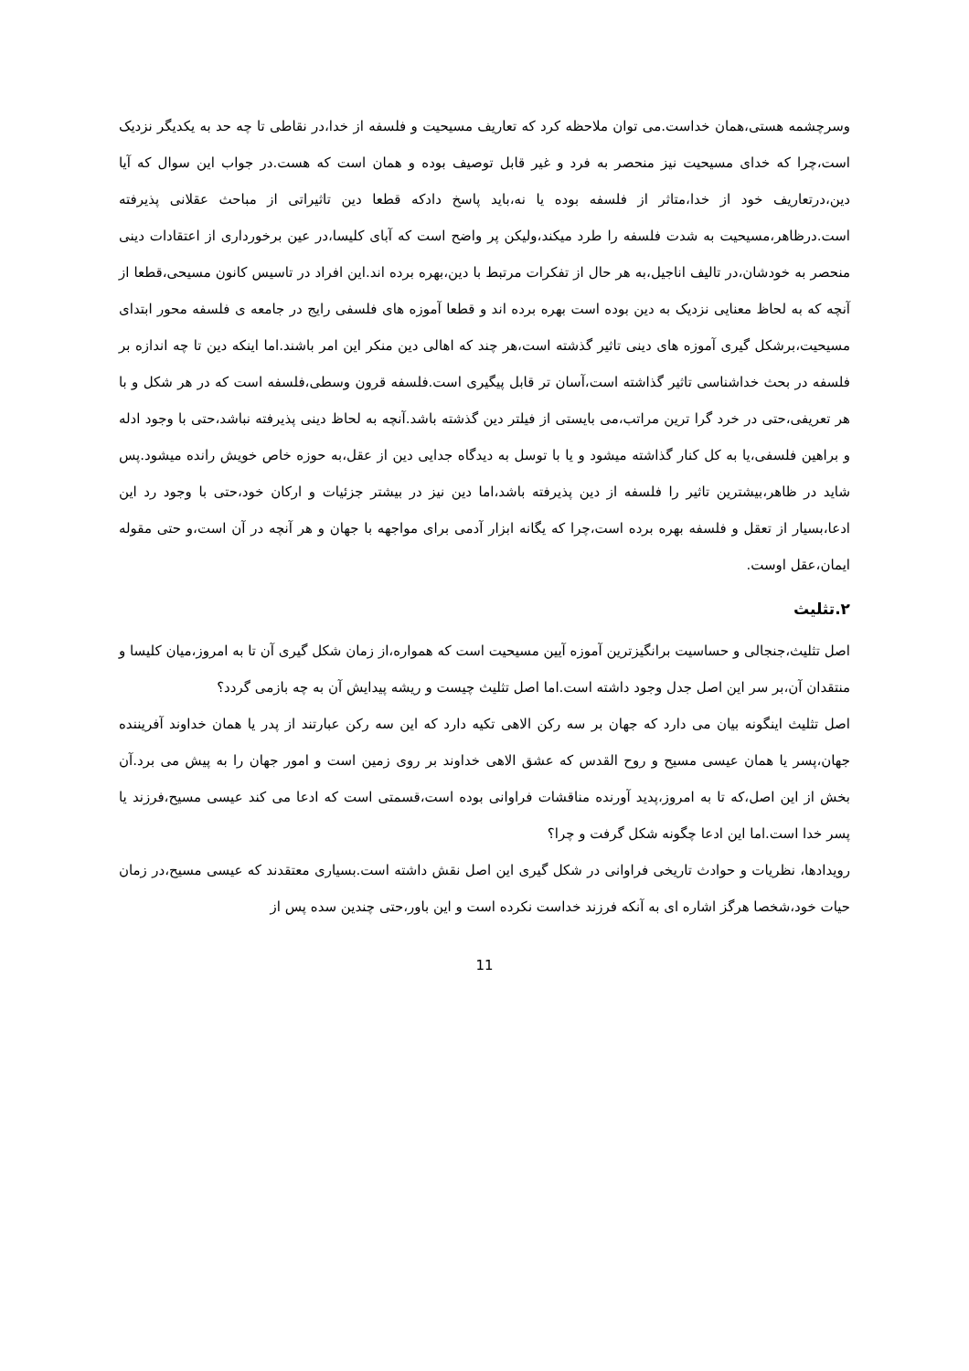وسرچشمه هستی،همان خداست.می توان ملاحظه کرد که تعاریف مسیحیت و فلسفه از خدا،در نقاطی تا چه حد به یکدیگر نزدیک است،چرا که خدای مسیحیت نیز منحصر به فرد و غیر قابل توصیف بوده و همان است که هست.در جواب این سوال که آیا دین،درتعاریف خود از خدا،متاثر از فلسفه بوده یا نه،باید پاسخ دادکه قطعا دین تاثیراتی از مباحث عقلانی پذیرفته است.درظاهر،مسیحیت به شدت فلسفه را طرد میکند،ولیکن پر واضح است که آبای کلیسا،در عین برخورداری از اعتقادات دینی منحصر به خودشان،در تالیف اناجیل،به هر حال از تفکرات مرتبط با دین،بهره برده اند.این افراد در تاسیس کانون مسیحی،قطعا از آنچه که به لحاظ معنایی نزدیک به دین بوده است بهره برده اند و قطعا آموزه های فلسفی رایج در جامعه ی فلسفه محور ابتدای مسیحیت،برشکل گیری آموزه های دینی تاثیر گذشته است،هر چند که اهالی دین منکر این امر باشند.اما اینکه دین تا چه اندازه بر فلسفه در بحث خداشناسی تاثیر گذاشته است،آسان تر قابل پیگیری است.فلسفه قرون وسطی،فلسفه است که در هر شکل و با هر تعریفی،حتی در خرد گرا ترین مراتب،می بایستی از فیلتر دین گذشته باشد.آنچه به لحاظ دینی پذیرفته نباشد،حتی با وجود ادله و براهین فلسفی،یا به کل کنار گذاشته میشود و یا با توسل به دیدگاه جدایی دین از عقل،به حوزه خاص خویش رانده میشود.پس شاید در ظاهر،بیشترین تاثیر را فلسفه از دین پذیرفته باشد،اما دین نیز در بیشتر جزئیات و ارکان خود،حتی با وجود رد این ادعا،بسیار از تعقل و فلسفه بهره برده است،چرا که یگانه ابزار آدمی برای مواجهه با جهان و هر آنچه در آن است،و حتی مقوله ایمان،عقل اوست.
۲.تثلیث
اصل تثلیث،جنجالی و حساسیت برانگیزترین آموزه آیین مسیحیت است که همواره،از زمان شکل گیری آن تا به امروز،میان کلیسا و منتقدان آن،بر سر این اصل جدل وجود داشته است.اما اصل تثلیث چیست و ریشه پیدایش آن به چه بازمی گردد؟
اصل تثلیث اینگونه بیان می دارد که جهان بر سه رکن الاهی تکیه دارد که این سه رکن عبارتند از پدر یا همان خداوند آفریننده جهان،پسر یا همان عیسی مسیح و روح القدس که عشق الاهی خداوند بر روی زمین است و امور جهان را به پیش می برد.آن بخش از این اصل،که تا به امروز،پدید آورنده مناقشات فراوانی بوده است،قسمتی است که ادعا می کند عیسی مسیح،فرزند یا پسر خدا است.اما این ادعا چگونه شکل گرفت و چرا؟
رویدادها، نظریات و حوادث تاریخی فراوانی در شکل گیری این اصل نقش داشته است.بسیاری معتقدند که عیسی مسیح،در زمان حیات خود،شخصا هرگز اشاره ای به آنکه فرزند خداست نکرده است و این باور،حتی چندین سده پس از
11